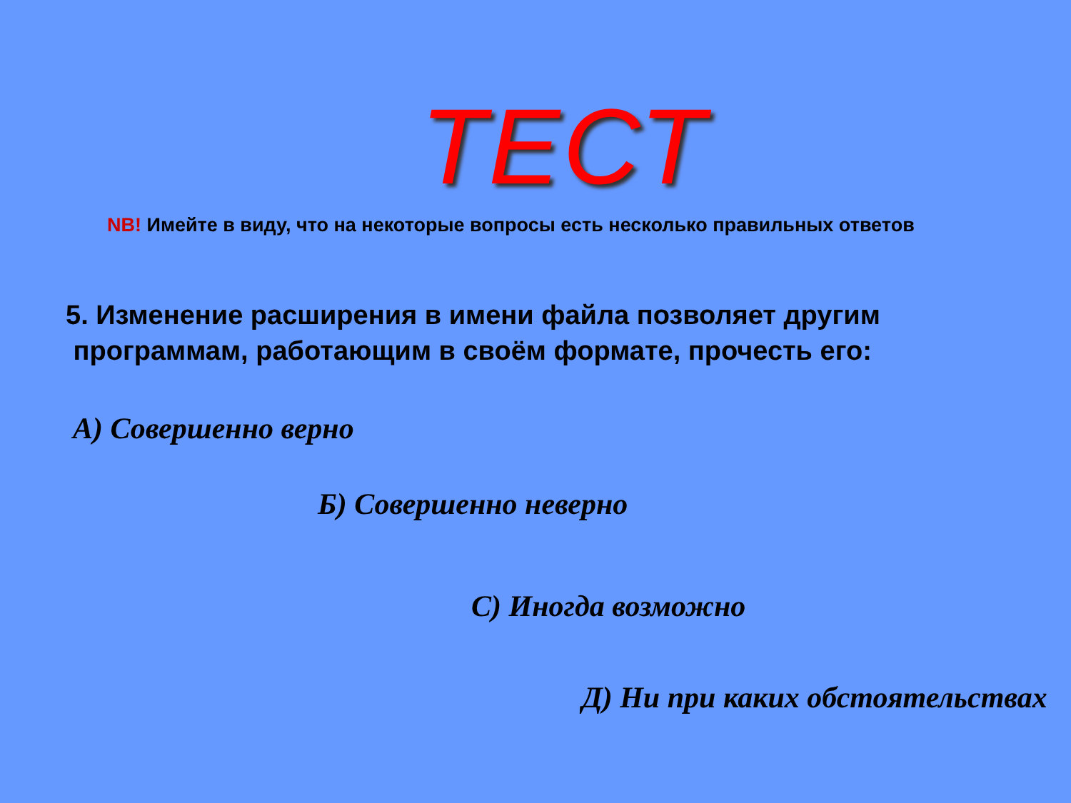ТЕСТ
NB! Имейте в виду, что на некоторые вопросы есть несколько правильных ответов
5. Изменение расширения в имени файла позволяет другим
программам, работающим в своём формате, прочесть его:
А) Совершенно верно
Б) Совершенно неверно
С) Иногда возможно
Д) Ни при каких обстоятельствах